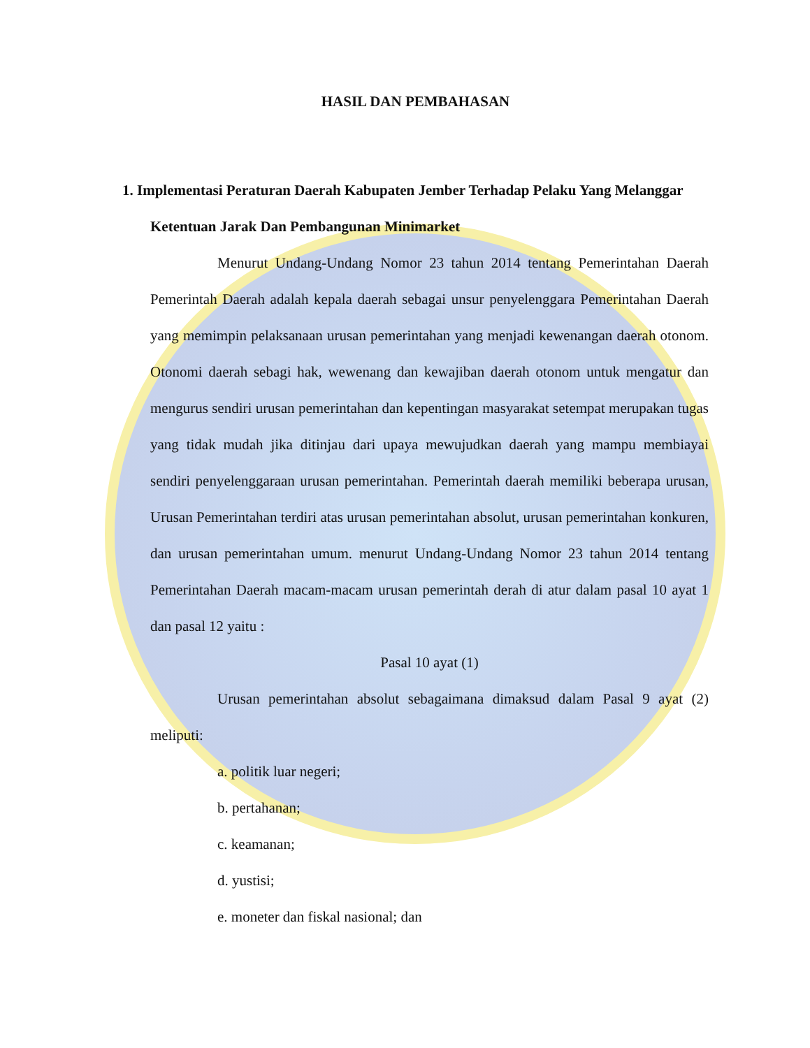HASIL DAN PEMBAHASAN
1. Implementasi Peraturan Daerah Kabupaten Jember Terhadap Pelaku Yang Melanggar
Ketentuan Jarak Dan Pembangunan Minimarket
Menurut Undang-Undang Nomor 23 tahun 2014 tentang Pemerintahan Daerah Pemerintah Daerah adalah kepala daerah sebagai unsur penyelenggara Pemerintahan Daerah yang memimpin pelaksanaan urusan pemerintahan yang menjadi kewenangan daerah otonom. Otonomi daerah sebagi hak, wewenang dan kewajiban daerah otonom untuk mengatur dan mengurus sendiri urusan pemerintahan dan kepentingan masyarakat setempat merupakan tugas yang tidak mudah jika ditinjau dari upaya mewujudkan daerah yang mampu membiayai sendiri penyelenggaraan urusan pemerintahan. Pemerintah daerah memiliki beberapa urusan, Urusan Pemerintahan terdiri atas urusan pemerintahan absolut, urusan pemerintahan konkuren, dan urusan pemerintahan umum. menurut Undang-Undang Nomor 23 tahun 2014 tentang Pemerintahan Daerah macam-macam urusan pemerintah derah di atur dalam pasal 10 ayat 1 dan pasal 12 yaitu :
Pasal 10 ayat (1)
Urusan pemerintahan absolut sebagaimana dimaksud dalam Pasal 9 ayat (2) meliputi:
a. politik luar negeri;
b. pertahanan;
c. keamanan;
d. yustisi;
e. moneter dan fiskal nasional; dan